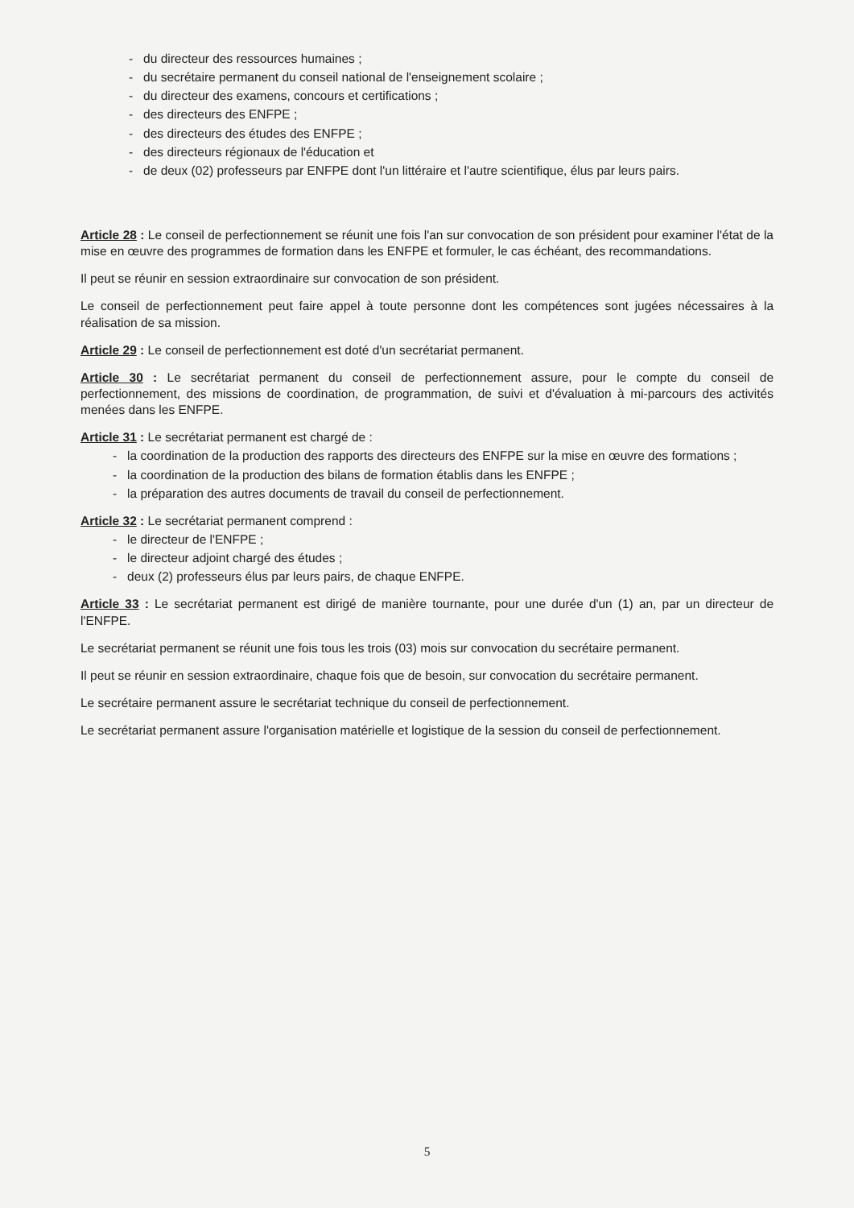- du directeur des ressources humaines ;
- du secrétaire permanent du conseil national de l'enseignement scolaire ;
- du directeur des examens, concours et certifications ;
- des directeurs des ENFPE ;
- des directeurs des études des ENFPE ;
- des directeurs régionaux de l'éducation et
- de deux (02) professeurs par ENFPE dont l'un littéraire et l'autre scientifique, élus par leurs pairs.
Article 28 : Le conseil de perfectionnement se réunit une fois l'an sur convocation de son président pour examiner l'état de la mise en œuvre des programmes de formation dans les ENFPE et formuler, le cas échéant, des recommandations.
Il peut se réunir en session extraordinaire sur convocation de son président.
Le conseil de perfectionnement peut faire appel à toute personne dont les compétences sont jugées nécessaires à la réalisation de sa mission.
Article 29 : Le conseil de perfectionnement est doté d'un secrétariat permanent.
Article 30 : Le secrétariat permanent du conseil de perfectionnement assure, pour le compte du conseil de perfectionnement, des missions de coordination, de programmation, de suivi et d'évaluation à mi-parcours des activités menées dans les ENFPE.
Article 31 : Le secrétariat permanent est chargé de :
- la coordination de la production des rapports des directeurs des ENFPE sur la mise en œuvre des formations ;
- la coordination de la production des bilans de formation établis dans les ENFPE ;
- la préparation des autres documents de travail du conseil de perfectionnement.
Article 32 : Le secrétariat permanent comprend :
- le directeur de l'ENFPE ;
- le directeur adjoint chargé des études ;
- deux (2) professeurs élus par leurs pairs, de chaque ENFPE.
Article 33 : Le secrétariat permanent est dirigé de manière tournante, pour une durée d'un (1) an, par un directeur de l'ENFPE.
Le secrétariat permanent se réunit une fois tous les trois (03) mois sur convocation du secrétaire permanent.
Il peut se réunir en session extraordinaire, chaque fois que de besoin, sur convocation du secrétaire permanent.
Le secrétaire permanent assure le secrétariat technique du conseil de perfectionnement.
Le secrétariat permanent assure l'organisation matérielle et logistique de la session du conseil de perfectionnement.
5